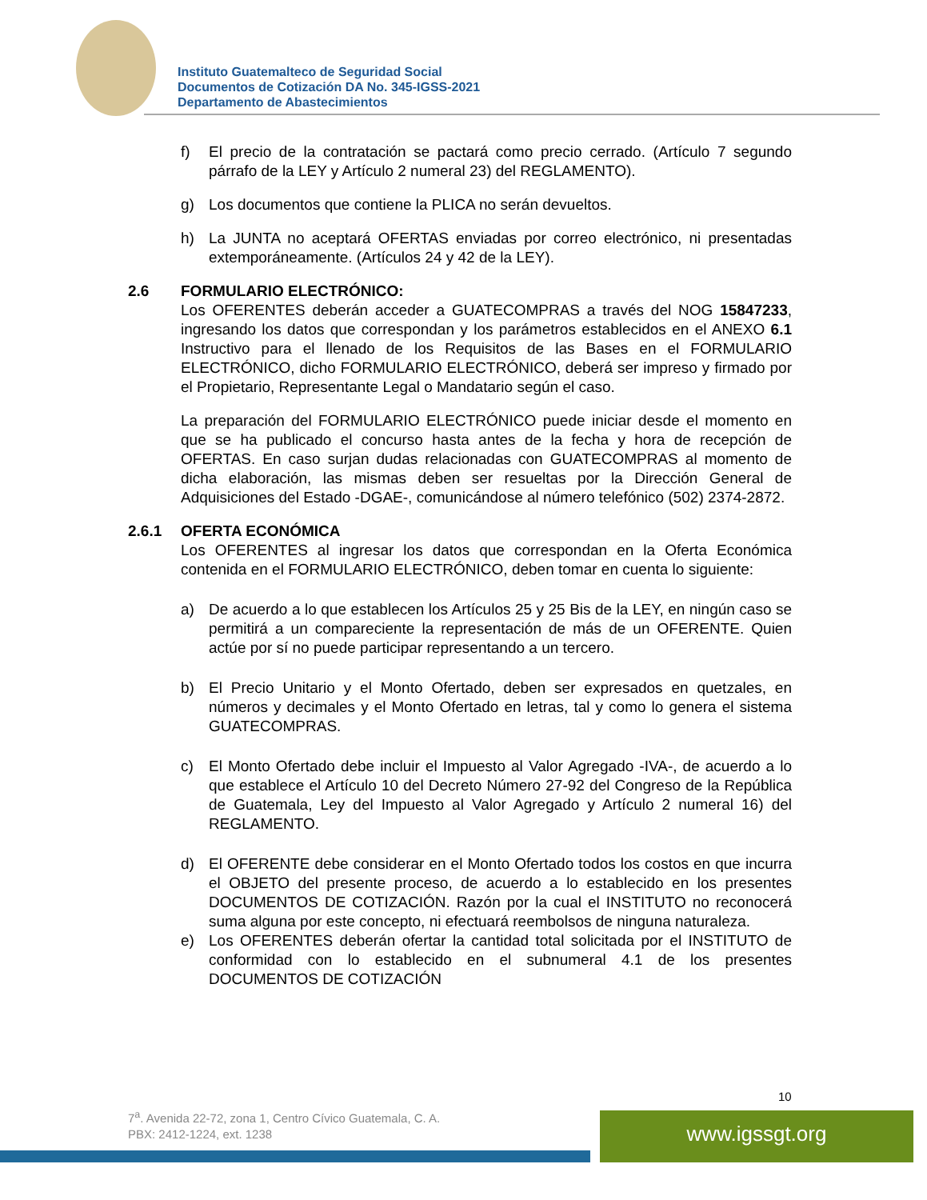Instituto Guatemalteco de Seguridad Social
Documentos de Cotización DA No. 345-IGSS-2021
Departamento de Abastecimientos
f) El precio de la contratación se pactará como precio cerrado. (Artículo 7 segundo párrafo de la LEY y Artículo 2 numeral 23) del REGLAMENTO).
g) Los documentos que contiene la PLICA no serán devueltos.
h) La JUNTA no aceptará OFERTAS enviadas por correo electrónico, ni presentadas extemporáneamente. (Artículos 24 y 42 de la LEY).
2.6 FORMULARIO ELECTRÓNICO:
Los OFERENTES deberán acceder a GUATECOMPRAS a través del NOG 15847233, ingresando los datos que correspondan y los parámetros establecidos en el ANEXO 6.1 Instructivo para el llenado de los Requisitos de las Bases en el FORMULARIO ELECTRÓNICO, dicho FORMULARIO ELECTRÓNICO, deberá ser impreso y firmado por el Propietario, Representante Legal o Mandatario según el caso.
La preparación del FORMULARIO ELECTRÓNICO puede iniciar desde el momento en que se ha publicado el concurso hasta antes de la fecha y hora de recepción de OFERTAS. En caso surjan dudas relacionadas con GUATECOMPRAS al momento de dicha elaboración, las mismas deben ser resueltas por la Dirección General de Adquisiciones del Estado -DGAE-, comunicándose al número telefónico (502) 2374-2872.
2.6.1 OFERTA ECONÓMICA
Los OFERENTES al ingresar los datos que correspondan en la Oferta Económica contenida en el FORMULARIO ELECTRÓNICO, deben tomar en cuenta lo siguiente:
a) De acuerdo a lo que establecen los Artículos 25 y 25 Bis de la LEY, en ningún caso se permitirá a un compareciente la representación de más de un OFERENTE. Quien actúe por sí no puede participar representando a un tercero.
b) El Precio Unitario y el Monto Ofertado, deben ser expresados en quetzales, en números y decimales y el Monto Ofertado en letras, tal y como lo genera el sistema GUATECOMPRAS.
c) El Monto Ofertado debe incluir el Impuesto al Valor Agregado -IVA-, de acuerdo a lo que establece el Artículo 10 del Decreto Número 27-92 del Congreso de la República de Guatemala, Ley del Impuesto al Valor Agregado y Artículo 2 numeral 16) del REGLAMENTO.
d) El OFERENTE debe considerar en el Monto Ofertado todos los costos en que incurra el OBJETO del presente proceso, de acuerdo a lo establecido en los presentes DOCUMENTOS DE COTIZACIÓN. Razón por la cual el INSTITUTO no reconocerá suma alguna por este concepto, ni efectuará reembolsos de ninguna naturaleza.
e) Los OFERENTES deberán ofertar la cantidad total solicitada por el INSTITUTO de conformidad con lo establecido en el subnumeral 4.1 de los presentes DOCUMENTOS DE COTIZACIÓN
10
7<sup>a</sup>. Avenida 22-72, zona 1, Centro Cívico Guatemala, C. A.
PBX: 2412-1224, ext. 1238
www.igssgt.org